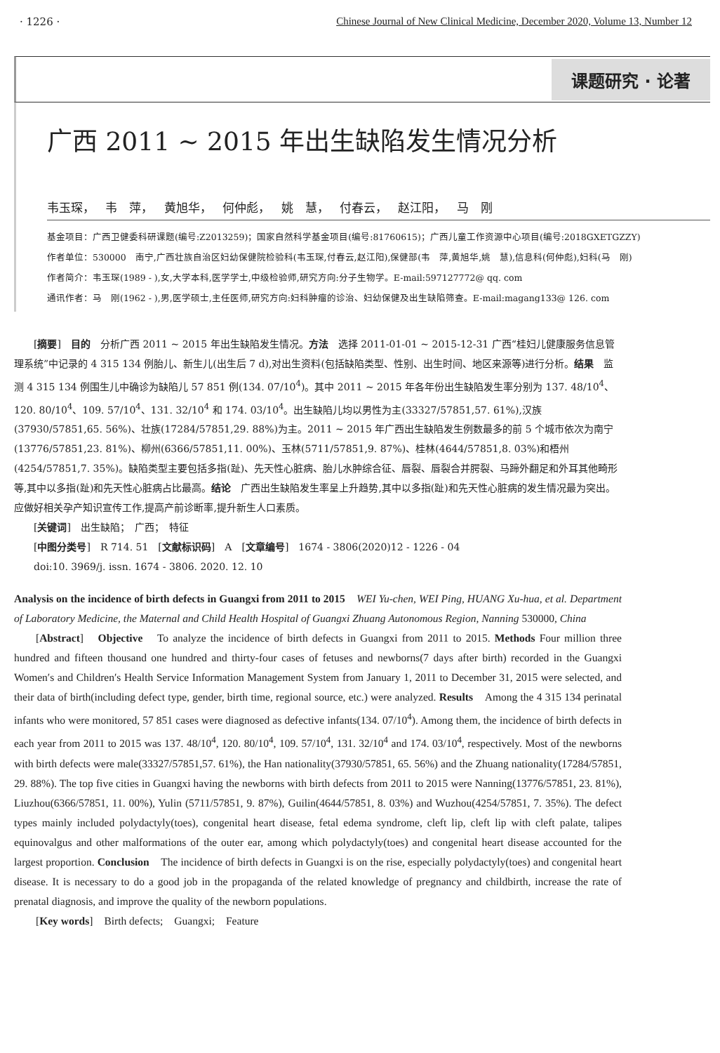· 1226 · Chinese Journal of New Clinical Medicine, December 2020, Volume 13, Number 12
课题研究 · 论著
广西 2011 ~ 2015 年出生缺陷发生情况分析
韦玉琛， 韦　萍， 黄旭华， 何仲彪， 姚　慧， 付春云， 赵江阳， 马　刚
基金项目：广西卫健委科研课题(编号:Z2013259)；国家自然科学基金项目(编号:81760615)；广西儿童工作资源中心项目(编号:2018GXETGZZY)
作者单位：530000　南宁,广西壮族自治区妇幼保健院检验科(韦玉琛,付春云,赵江阳),保健部(韦　萍,黄旭华,姚　慧),信息科(何仲彪),妇科(马　刚)
作者简介：韦玉琛(1989 - ),女,大学本科,医学学士,中级检验师,研究方向:分子生物学。E-mail:597127772@ qq. com
通讯作者：马　刚(1962 - ),男,医学硕士,主任医师,研究方向:妇科肿瘤的诊治、妇幼保健及出生缺陷筛查。E-mail:magang133@ 126. com
[摘要]　目的　分析广西 2011 ~ 2015 年出生缺陷发生情况。方法　选择 2011-01-01 ~ 2015-12-31 广西“桂妇儿健康服务信息管理系统”中记录的 4 315 134 例胎儿、新生儿(出生后 7 d),对出生资料(包括缺陷类型、性别、出生时间、地区来源等)进行分析。结果　监测 4 315 134 例围生儿中确诊为缺陷儿 57 851 例(134. 07/10<sup>4</sup>)。其中 2011 ~ 2015 年各年份出生缺陷发生率分别为 137. 48/10<sup>4</sup>、120. 80/10<sup>4</sup>、109. 57/10<sup>4</sup>、131. 32/10<sup>4</sup> 和 174. 03/10<sup>4</sup>。出生缺陷儿均以男性为主(33327/57851,57. 61%),汉族(37930/57851,65. 56%)、壮族(17284/57851,29. 88%)为主。2011 ~ 2015 年广西出生缺陷发生例数最多的前 5 个城市依次为南宁(13776/57851,23. 81%)、柳州(6366/57851,11. 00%)、玉林(5711/57851,9. 87%)、桂林(4644/57851,8. 03%)和梧州(4254/57851,7. 35%)。缺陷类型主要包括多指(趾)、先天性心脏病、胎儿水肿综合征、唇裂、唇裂合并腭裂、马蹄外翻足和外耳其他畸形等,其中以多指(趾)和先天性心脏病占比最高。结论　广西出生缺陷发生率呈上升趋势,其中以多指(趾)和先天性心脏病的发生情况最为突出。应做好相关孕产知识宣传工作,提高产前诊断率,提升新生人口素质。
[关键词]　出生缺陷；　广西；　特征
[中图分类号]　R 714. 51　[文献标识码]　A　[文章编号]　1674 - 3806(2020)12 - 1226 - 04
doi:10. 3969/j. issn. 1674 - 3806. 2020. 12. 10
Analysis on the incidence of birth defects in Guangxi from 2011 to 2015　WEI Yu-chen, WEI Ping, HUANG Xu-hua, et al. Department of Laboratory Medicine, the Maternal and Child Health Hospital of Guangxi Zhuang Autonomous Region, Nanning 530000, China
[Abstract]　Objective　To analyze the incidence of birth defects in Guangxi from 2011 to 2015. Methods Four million three hundred and fifteen thousand one hundred and thirty-four cases of fetuses and newborns(7 days after birth) recorded in the Guangxi Women′s and Children′s Health Service Information Management System from January 1, 2011 to December 31, 2015 were selected, and their data of birth(including defect type, gender, birth time, regional source, etc.) were analyzed. Results　Among the 4 315 134 perinatal infants who were monitored, 57 851 cases were diagnosed as defective infants(134. 07/10<sup>4</sup>). Among them, the incidence of birth defects in each year from 2011 to 2015 was 137. 48/10<sup>4</sup>, 120. 80/10<sup>4</sup>, 109. 57/10<sup>4</sup>, 131. 32/10<sup>4</sup> and 174. 03/10<sup>4</sup>, respectively. Most of the newborns with birth defects were male(33327/57851,57. 61%), the Han nationality(37930/57851, 65. 56%) and the Zhuang nationality(17284/57851, 29. 88%). The top five cities in Guangxi having the newborns with birth defects from 2011 to 2015 were Nanning(13776/57851, 23. 81%), Liuzhou(6366/57851, 11. 00%), Yulin (5711/57851, 9. 87%), Guilin(4644/57851, 8. 03%) and Wuzhou(4254/57851, 7. 35%). The defect types mainly included polydactyly(toes), congenital heart disease, fetal edema syndrome, cleft lip, cleft lip with cleft palate, talipes equinovalgus and other malformations of the outer ear, among which polydactyly(toes) and congenital heart disease accounted for the largest proportion. Conclusion　The incidence of birth defects in Guangxi is on the rise, especially polydactyly(toes) and congenital heart disease. It is necessary to do a good job in the propaganda of the related knowledge of pregnancy and childbirth, increase the rate of prenatal diagnosis, and improve the quality of the newborn populations.
[Key words]　Birth defects;　Guangxi;　Feature